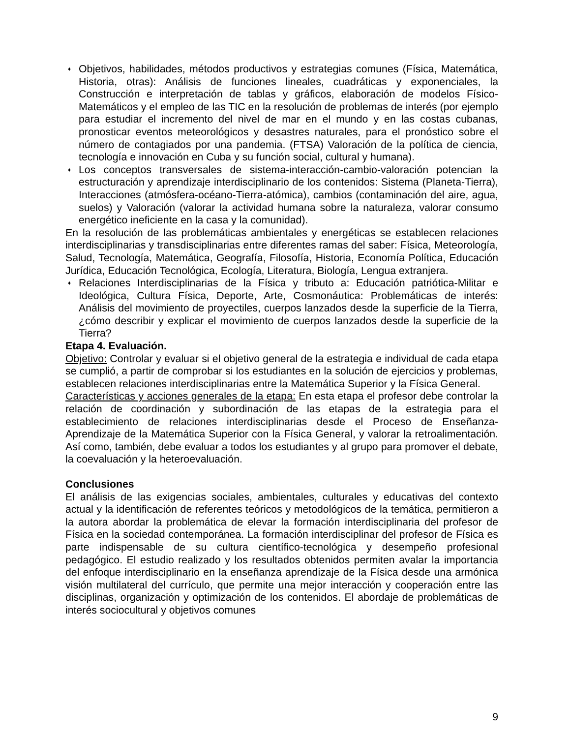♦ Objetivos, habilidades, métodos productivos y estrategias comunes (Física, Matemática, Historia, otras): Análisis de funciones lineales, cuadráticas y exponenciales, la Construcción e interpretación de tablas y gráficos, elaboración de modelos Físico-Matemáticos y el empleo de las TIC en la resolución de problemas de interés (por ejemplo para estudiar el incremento del nivel de mar en el mundo y en las costas cubanas, pronosticar eventos meteorológicos y desastres naturales, para el pronóstico sobre el número de contagiados por una pandemia. (FTSA) Valoración de la política de ciencia, tecnología e innovación en Cuba y su función social, cultural y humana).
♦ Los conceptos transversales de sistema-interacción-cambio-valoración potencian la estructuración y aprendizaje interdisciplinario de los contenidos: Sistema (Planeta-Tierra), Interacciones (atmósfera-océano-Tierra-atómica), cambios (contaminación del aire, agua, suelos) y Valoración (valorar la actividad humana sobre la naturaleza, valorar consumo energético ineficiente en la casa y la comunidad).
En la resolución de las problemáticas ambientales y energéticas se establecen relaciones interdisciplinarias y transdisciplinarias entre diferentes ramas del saber: Física, Meteorología, Salud, Tecnología, Matemática, Geografía, Filosofía, Historia, Economía Política, Educación Jurídica, Educación Tecnológica, Ecología, Literatura, Biología, Lengua extranjera.
♦ Relaciones Interdisciplinarias de la Física y tributo a: Educación patriótica-Militar e Ideológica, Cultura Física, Deporte, Arte, Cosmonáutica: Problemáticas de interés: Análisis del movimiento de proyectiles, cuerpos lanzados desde la superficie de la Tierra, ¿cómo describir y explicar el movimiento de cuerpos lanzados desde la superficie de la Tierra?
Etapa 4. Evaluación.
Objetivo: Controlar y evaluar si el objetivo general de la estrategia e individual de cada etapa se cumplió, a partir de comprobar si los estudiantes en la solución de ejercicios y problemas, establecen relaciones interdisciplinarias entre la Matemática Superior y la Física General.
Características y acciones generales de la etapa: En esta etapa el profesor debe controlar la relación de coordinación y subordinación de las etapas de la estrategia para el establecimiento de relaciones interdisciplinarias desde el Proceso de Enseñanza-Aprendizaje de la Matemática Superior con la Física General, y valorar la retroalimentación. Así como, también, debe evaluar a todos los estudiantes y al grupo para promover el debate, la coevaluación y la heteroevaluación.
Conclusiones
El análisis de las exigencias sociales, ambientales, culturales y educativas del contexto actual y la identificación de referentes teóricos y metodológicos de la temática, permitieron a la autora abordar la problemática de elevar la formación interdisciplinaria del profesor de Física en la sociedad contemporánea. La formación interdisciplinar del profesor de Física es parte indispensable de su cultura científico-tecnológica y desempeño profesional pedagógico. El estudio realizado y los resultados obtenidos permiten avalar la importancia del enfoque interdisciplinario en la enseñanza aprendizaje de la Física desde una armónica visión multilateral del currículo, que permite una mejor interacción y cooperación entre las disciplinas, organización y optimización de los contenidos. El abordaje de problemáticas de interés sociocultural y objetivos comunes
9